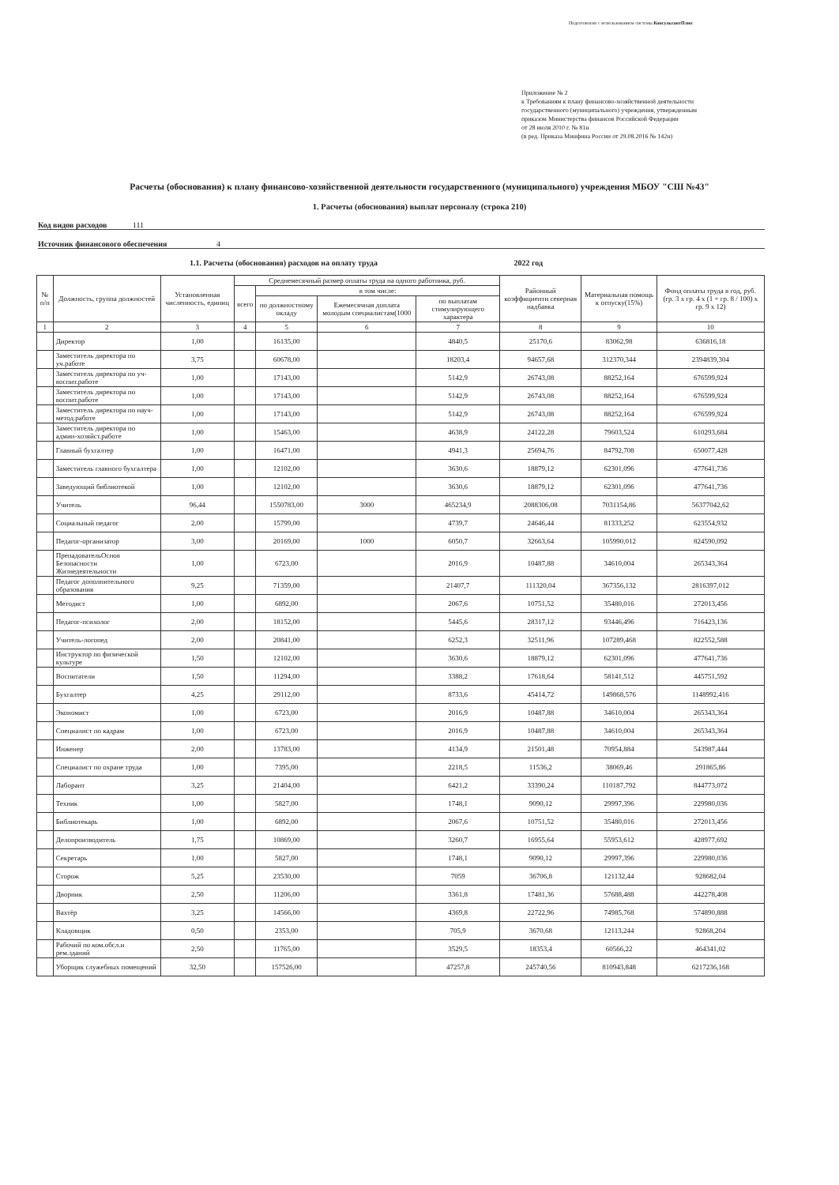Подготовлено с использованием системы КонсультантПлюс
Приложение № 2
к Требованиям к плану финансово-хозяйственной деятельности
государственного (муниципального) учреждения, утвержденным
приказом Министерства финансов Российской Федерации
от 28 июля 2010 г. № 81н
(в ред. Приказа Минфина России от 29.08.2016 № 142н)
Расчеты (обоснования) к плану финансово-хозяйственной деятельности государственного (муниципального) учреждения МБОУ "СШ №43"
1. Расчеты (обоснования) выплат персоналу (строка 210)
Код видов расходов 111
Источник финансового обеспечения 4
1.1. Расчеты (обоснования) расходов на оплату труда 2022 год
| № п/п | Должность, группа должностей | Установленная численность, единиц | Среднемесячный размер оплаты труда на одного работника, руб. | | | | Районный коэффициенти северная надбавка | Материальная помощь к отпуску(15%) | Фонд оплаты труда в год, руб. (гр. 3 х гр. 4 х (1 + гр. 8 / 100) х гр. 9 х 12) |
| --- | --- | --- | --- | --- | --- | --- | --- | --- | --- |
| | | | всего | в том числе: | | | | | |
| | | | | по должностному окладу | Ежемесячная доплата молодым специалистам(1000 | по выплатам стимулирующего характера | | | |
| 1 | 2 | 3 | 4 | 5 | 6 | 7 | 8 | 9 | 10 |
| | Директор | 1,00 | | 16135,00 | | 4840,5 | 25170,6 | 83062,98 | 636816,18 |
| | Заместитель директора по уч.работе | 3,75 | | 60678,00 | | 18203,4 | 94657,68 | 312370,344 | 2394839,304 |
| | Заместитель директора по уч-воспит.работе | 1,00 | | 17143,00 | | 5142,9 | 26743,08 | 88252,164 | 676599,924 |
| | Заместитель директора по воспит.работе | 1,00 | | 17143,00 | | 5142,9 | 26743,08 | 88252,164 | 676599,924 |
| | Заместитель директора по науч-метод.работе | 1,00 | | 17143,00 | | 5142,9 | 26743,08 | 88252,164 | 676599,924 |
| | Заместитель директора по админ-хозяйст.работе | 1,00 | | 15463,00 | | 4638,9 | 24122,28 | 79603,524 | 610293,684 |
| | Главный бухгалтер | 1,00 | | 16471,00 | | 4941,3 | 25694,76 | 84792,708 | 650077,428 |
| | Заместитель главного бухгалтера | 1,00 | | 12102,00 | | 3630,6 | 18879,12 | 62301,096 | 477641,736 |
| | Заведующий библиотекой | 1,00 | | 12102,00 | | 3630,6 | 18879,12 | 62301,096 | 477641,736 |
| | Учитель | 96,44 | | 1550783,00 | 3000 | 465234,9 | 2088306,08 | 7031154,86 | 56377042,62 |
| | Социальный педагог | 2,00 | | 15799,00 | | 4739,7 | 24646,44 | 81333,252 | 623554,932 |
| | Педагог-организатор | 3,00 | | 20169,00 | 1000 | 6050,7 | 32663,64 | 105990,012 | 824590,092 |
| | ПрепадовательОснов Безопасности Жизнедеятельности | 1,00 | | 6723,00 | | 2016,9 | 10487,88 | 34610,004 | 265343,364 |
| | Педагог дополнительного образования | 9,25 | | 71359,00 | | 21407,7 | 111320,04 | 367356,132 | 2816397,012 |
| | Методист | 1,00 | | 6892,00 | | 2067,6 | 10751,52 | 35480,016 | 272013,456 |
| | Педагог-психолог | 2,00 | | 18152,00 | | 5445,6 | 28317,12 | 93446,496 | 716423,136 |
| | Учитель-логопед | 2,00 | | 20841,00 | | 6252,3 | 32511,96 | 107289,468 | 822552,588 |
| | Инструктор по физической культуре | 1,50 | | 12102,00 | | 3630,6 | 18879,12 | 62301,096 | 477641,736 |
| | Воспитатели | 1,50 | | 11294,00 | | 3388,2 | 17618,64 | 58141,512 | 445751,592 |
| | Бухгалтер | 4,25 | | 29112,00 | | 8733,6 | 45414,72 | 149868,576 | 1148992,416 |
| | Экономист | 1,00 | | 6723,00 | | 2016,9 | 10487,88 | 34610,004 | 265343,364 |
| | Специалист по кадрам | 1,00 | | 6723,00 | | 2016,9 | 10487,88 | 34610,004 | 265343,364 |
| | Инженер | 2,00 | | 13783,00 | | 4134,9 | 21501,48 | 70954,884 | 543987,444 |
| | Специалист по охране труда | 1,00 | | 7395,00 | | 2218,5 | 11536,2 | 38069,46 | 291865,86 |
| | Лаборант | 3,25 | | 21404,00 | | 6421,2 | 33390,24 | 110187,792 | 844773,072 |
| | Техник | 1,00 | | 5827,00 | | 1748,1 | 9090,12 | 29997,396 | 229980,036 |
| | Библиотекарь | 1,00 | | 6892,00 | | 2067,6 | 10751,52 | 35480,016 | 272013,456 |
| | Делопроизводитель | 1,75 | | 10869,00 | | 3260,7 | 16955,64 | 55953,612 | 428977,692 |
| | Секретарь | 1,00 | | 5827,00 | | 1748,1 | 9090,12 | 29997,396 | 229980,036 |
| | Сторож | 5,25 | | 23530,00 | | 7059 | 36706,8 | 121132,44 | 928682,04 |
| | Дворник | 2,50 | | 11206,00 | | 3361,8 | 17481,36 | 57688,488 | 442278,408 |
| | Вахтёр | 3,25 | | 14566,00 | | 4369,8 | 22722,96 | 74985,768 | 574890,888 |
| | Кладовщик | 0,50 | | 2353,00 | | 705,9 | 3670,68 | 12113,244 | 92868,204 |
| | Рабочий по ком.обсл.и рем.зданий | 2,50 | | 11765,00 | | 3529,5 | 18353,4 | 60566,22 | 464341,02 |
| | Уборщик служебных помещений | 32,50 | | 157526,00 | | 47257,8 | 245740,56 | 810943,848 | 6217236,168 |